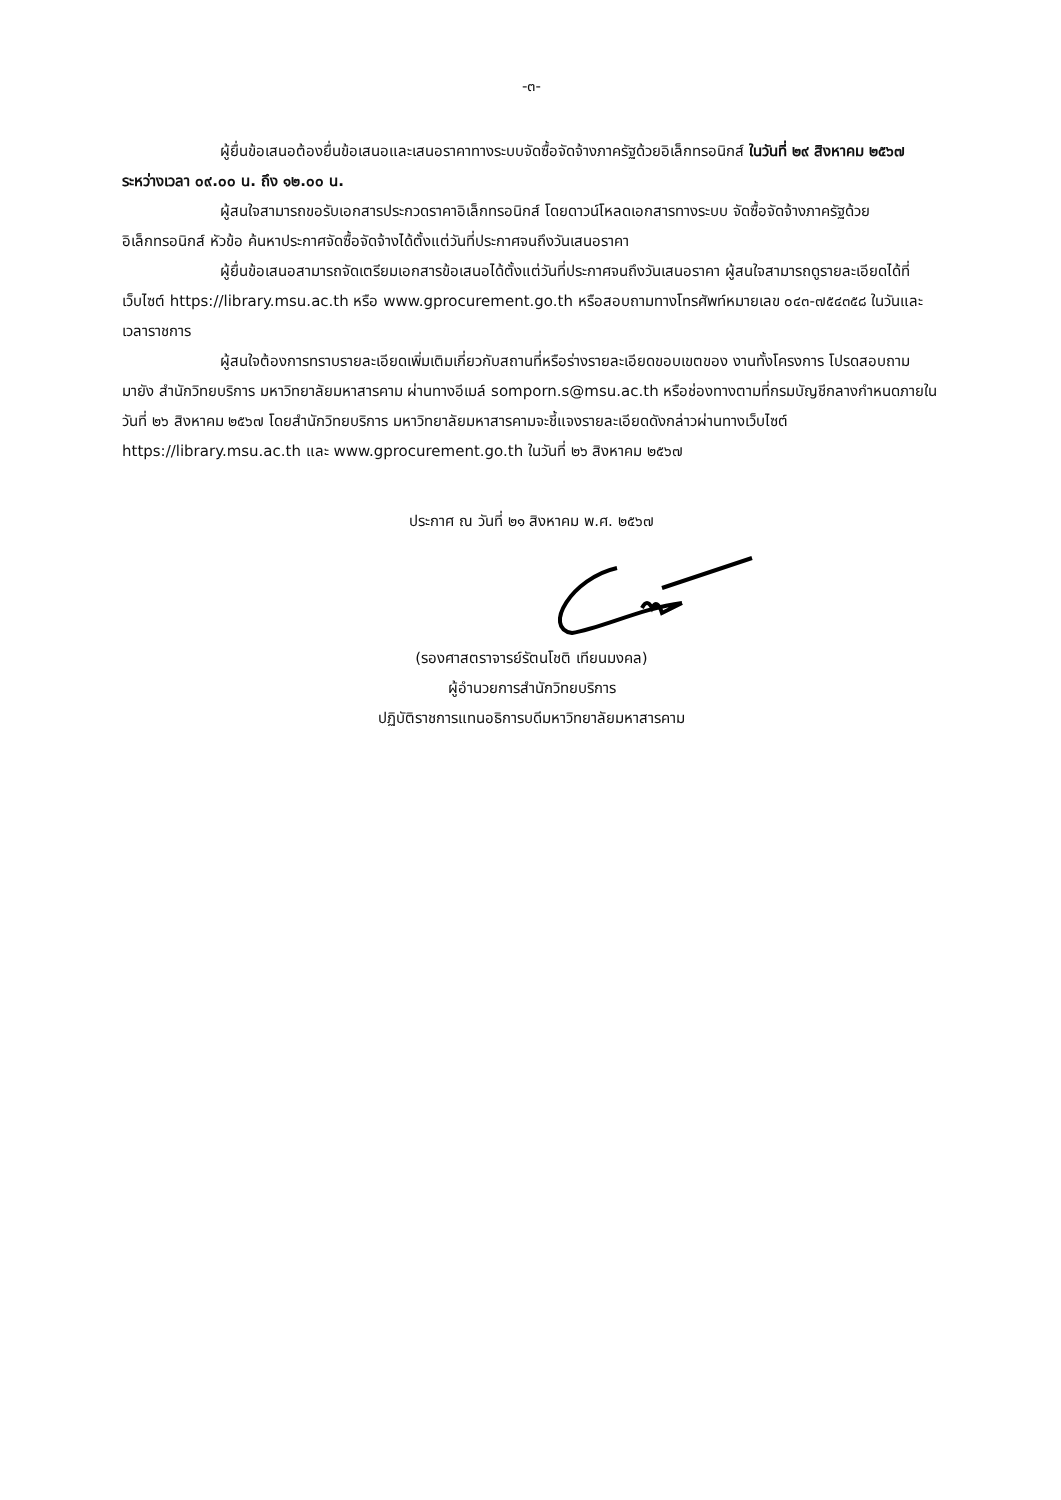-๓-
ผู้ยื่นข้อเสนอต้องยื่นข้อเสนอและเสนอราคาทางระบบจัดซื้อจัดจ้างภาครัฐด้วยอิเล็กทรอนิกส์ ในวันที่ ๒๙ สิงหาคม ๒๕๖๗ ระหว่างเวลา ๐๙.๐๐ น. ถึง ๑๒.๐๐ น.
ผู้สนใจสามารถขอรับเอกสารประกวดราคาอิเล็กทรอนิกส์ โดยดาวน์โหลดเอกสารทางระบบ จัดซื้อจัดจ้างภาครัฐด้วยอิเล็กทรอนิกส์ หัวข้อ ค้นหาประกาศจัดซื้อจัดจ้างได้ตั้งแต่วันที่ประกาศจนถึงวันเสนอราคา
ผู้ยื่นข้อเสนอสามารถจัดเตรียมเอกสารข้อเสนอได้ตั้งแต่วันที่ประกาศจนถึงวันเสนอราคา ผู้สนใจสามารถดูรายละเอียดได้ที่เว็บไซต์ https://library.msu.ac.th หรือ www.gprocurement.go.th หรือสอบถามทางโทรศัพท์หมายเลข ๐๔๓-๗๕๔๓๕๘ ในวันและเวลาราชการ
ผู้สนใจต้องการทราบรายละเอียดเพิ่มเติมเกี่ยวกับสถานที่หรือร่างรายละเอียดขอบเขตของ งานทั้งโครงการ โปรดสอบถามมายัง สำนักวิทยบริการ มหาวิทยาลัยมหาสารคาม ผ่านทางอีเมล์ somporn.s@msu.ac.th หรือช่องทางตามที่กรมบัญชีกลางกำหนดภายในวันที่ ๒๖ สิงหาคม ๒๕๖๗ โดยสำนักวิทยบริการ มหาวิทยาลัยมหาสารคามจะชี้แจงรายละเอียดดังกล่าวผ่านทางเว็บไซต์ https://library.msu.ac.th และ www.gprocurement.go.th ในวันที่ ๒๖ สิงหาคม ๒๕๖๗
ประกาศ ณ วันที่ ๒๑ สิงหาคม พ.ศ. ๒๕๖๗
(รองศาสตราจารย์รัตนโชติ เทียนมงคล)
ผู้อำนวยการสำนักวิทยบริการ
ปฏิบัติราชการแทนอธิการบดีมหาวิทยาลัยมหาสารคาม